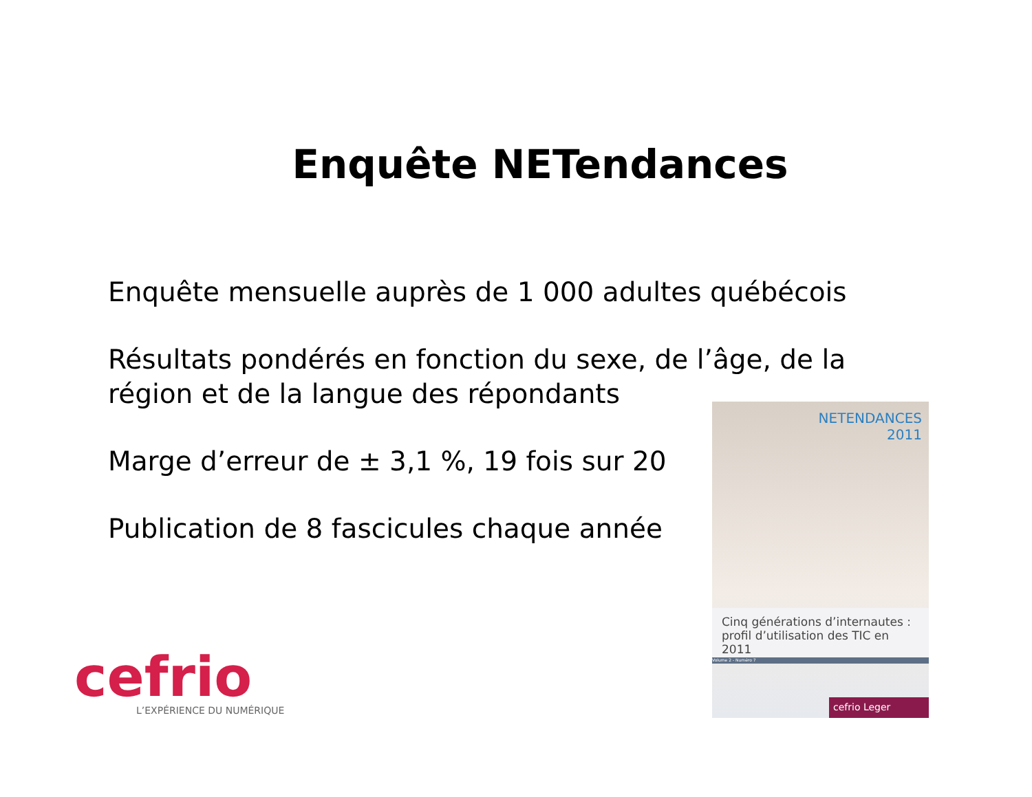Enquête NETendances
Enquête mensuelle auprès de 1 000 adultes québécois
Résultats pondérés en fonction du sexe, de l’âge, de la région et de la langue des répondants
Marge d’erreur de ± 3,1 %, 19 fois sur 20
Publication de 8 fascicules chaque année
NETENDANCES
2011
Cinq générations d’internautes :
profil d’utilisation des TIC en 2011
Volume 2 - Numéro 7
cefrio Leger
cefrio
L’EXPÉRIENCE DU NUMÉRIQUE